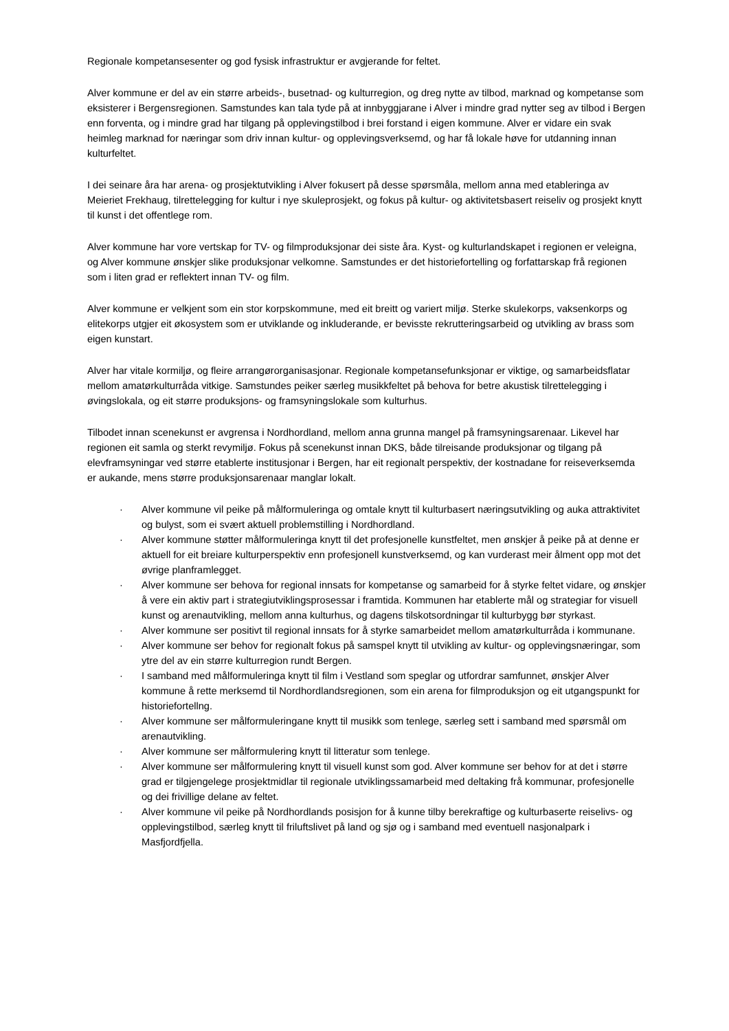Regionale kompetansesenter og god fysisk infrastruktur er avgjerande for feltet.
Alver kommune er del av ein større arbeids-, busetnad- og kulturregion, og dreg nytte av tilbod, marknad og kompetanse som eksisterer i Bergensregionen. Samstundes kan tala tyde på at innbyggjarane i Alver i mindre grad nytter seg av tilbod i Bergen enn forventa, og i mindre grad har tilgang på opplevingstilbod i brei forstand i eigen kommune. Alver er vidare ein svak heimleg marknad for næringar som driv innan kultur- og opplevingsverksemd, og har få lokale høve for utdanning innan kulturfeltet.
I dei seinare åra har arena- og prosjektutvikling i Alver fokusert på desse spørsmåla, mellom anna med etableringa av Meieriet Frekhaug, tilrettelegging for kultur i nye skuleprosjekt, og fokus på kultur- og aktivitetsbasert reiseliv og prosjekt knytt til kunst i det offentlege rom.
Alver kommune har vore vertskap for TV- og filmproduksjonar dei siste åra. Kyst- og kulturlandskapet i regionen er veleigna, og Alver kommune ønskjer slike produksjonar velkomne. Samstundes er det historiefortelling og forfattarskap frå regionen som i liten grad er reflektert innan TV- og film.
Alver kommune er velkjent som ein stor korpskommune, med eit breitt og variert miljø. Sterke skulekorps, vaksenkorps og elitekorps utgjer eit økosystem som er utviklande og inkluderande, er bevisste rekrutteringsarbeid og utvikling av brass som eigen kunstart.
Alver har vitale kormiljø, og fleire arrangørorganisasjonar. Regionale kompetansefunksjonar er viktige, og samarbeidsflatar mellom amatørkulturråda vitkige. Samstundes peiker særleg musikkfeltet på behova for betre akustisk tilrettelegging i øvingslokala, og eit større produksjons- og framsyningslokale som kulturhus.
Tilbodet innan scenekunst er avgrensa i Nordhordland, mellom anna grunna mangel på framsyningsarenaar. Likevel har regionen eit samla og sterkt revymiljø. Fokus på scenekunst innan DKS, både tilreisande produksjonar og tilgang på elevframsyningar ved større etablerte institusjonar i Bergen, har eit regionalt perspektiv, der kostnadane for reiseverksemda er aukande, mens større produksjonsarenaar manglar lokalt.
· Alver kommune vil peike på målformuleringa og omtale knytt til kulturbasert næringsutvikling og auka attraktivitet og bulyst, som ei svært aktuell problemstilling i Nordhordland.
· Alver kommune støtter målformuleringa knytt til det profesjonelle kunstfeltet, men ønskjer å peike på at denne er aktuell for eit breiare kulturperspektiv enn profesjonell kunstverksemd, og kan vurderast meir ålment opp mot det øvrige planframlegget.
· Alver kommune ser behova for regional innsats for kompetanse og samarbeid for å styrke feltet vidare, og ønskjer å vere ein aktiv part i strategiutviklingsprosessar i framtida. Kommunen har etablerte mål og strategiar for visuell kunst og arenautvikling, mellom anna kulturhus, og dagens tilskotsordningar til kulturbygg bør styrkast.
· Alver kommune ser positivt til regional innsats for å styrke samarbeidet mellom amatørkulturråda i kommunane.
· Alver kommune ser behov for regionalt fokus på samspel knytt til utvikling av kultur- og opplevingsnæringar, som ytre del av ein større kulturregion rundt Bergen.
· I samband med målformuleringa knytt til film i Vestland som speglar og utfordrar samfunnet, ønskjer Alver kommune å rette merksemd til Nordhordlandsregionen, som ein arena for filmproduksjon og eit utgangspunkt for historiefortellng.
· Alver kommune ser målformuleringane knytt til musikk som tenlege, særleg sett i samband med spørsmål om arenautvikling.
· Alver kommune ser målformulering knytt til litteratur som tenlege.
· Alver kommune ser målformulering knytt til visuell kunst som god. Alver kommune ser behov for at det i større grad er tilgjengelege prosjektmidlar til regionale utviklingssamarbeid med deltaking frå kommunar, profesjonelle og dei frivillige delane av feltet.
· Alver kommune vil peike på Nordhordlands posisjon for å kunne tilby berekraftige og kulturbaserte reiselivs- og opplevingstilbod, særleg knytt til friluftslivet på land og sjø og i samband med eventuell nasjonalpark i Masfjordfjella.